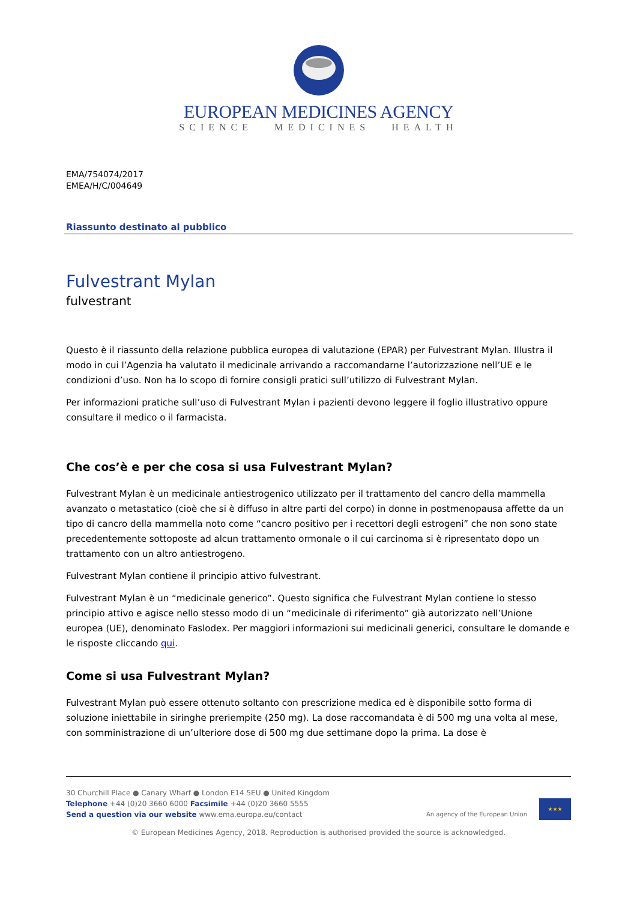EUROPEAN MEDICINES AGENCY
SCIENCE MEDICINES HEALTH
EMA/754074/2017
EMEA/H/C/004649
Riassunto destinato al pubblico
Fulvestrant Mylan
fulvestrant
Questo è il riassunto della relazione pubblica europea di valutazione (EPAR) per Fulvestrant Mylan. Illustra il modo in cui l’Agenzia ha valutato il medicinale arrivando a raccomandarne l’autorizzazione nell’UE e le condizioni d’uso. Non ha lo scopo di fornire consigli pratici sull’utilizzo di Fulvestrant Mylan.
Per informazioni pratiche sull’uso di Fulvestrant Mylan i pazienti devono leggere il foglio illustrativo oppure consultare il medico o il farmacista.
Che cos’è e per che cosa si usa Fulvestrant Mylan?
Fulvestrant Mylan è un medicinale antiestrogenico utilizzato per il trattamento del cancro della mammella avanzato o metastatico (cioè che si è diffuso in altre parti del corpo) in donne in postmenopausa affette da un tipo di cancro della mammella noto come “cancro positivo per i recettori degli estrogeni” che non sono state precedentemente sottoposte ad alcun trattamento ormonale o il cui carcinoma si è ripresentato dopo un trattamento con un altro antiestrogeno.
Fulvestrant Mylan contiene il principio attivo fulvestrant.
Fulvestrant Mylan è un “medicinale generico”. Questo significa che Fulvestrant Mylan contiene lo stesso principio attivo e agisce nello stesso modo di un “medicinale di riferimento” già autorizzato nell’Unione europea (UE), denominato Faslodex. Per maggiori informazioni sui medicinali generici, consultare le domande e le risposte cliccando qui.
Come si usa Fulvestrant Mylan?
Fulvestrant Mylan può essere ottenuto soltanto con prescrizione medica ed è disponibile sotto forma di soluzione iniettabile in siringhe preriempite (250 mg). La dose raccomandata è di 500 mg una volta al mese, con somministrazione di un’ulteriore dose di 500 mg due settimane dopo la prima. La dose è
30 Churchill Place ● Canary Wharf ● London E14 5EU ● United Kingdom
Telephone +44 (0)20 3660 6000 Facsimile +44 (0)20 3660 5555
Send a question via our website www.ema.europa.eu/contact
An agency of the European Union
★★★
© European Medicines Agency, 2018. Reproduction is authorised provided the source is acknowledged.